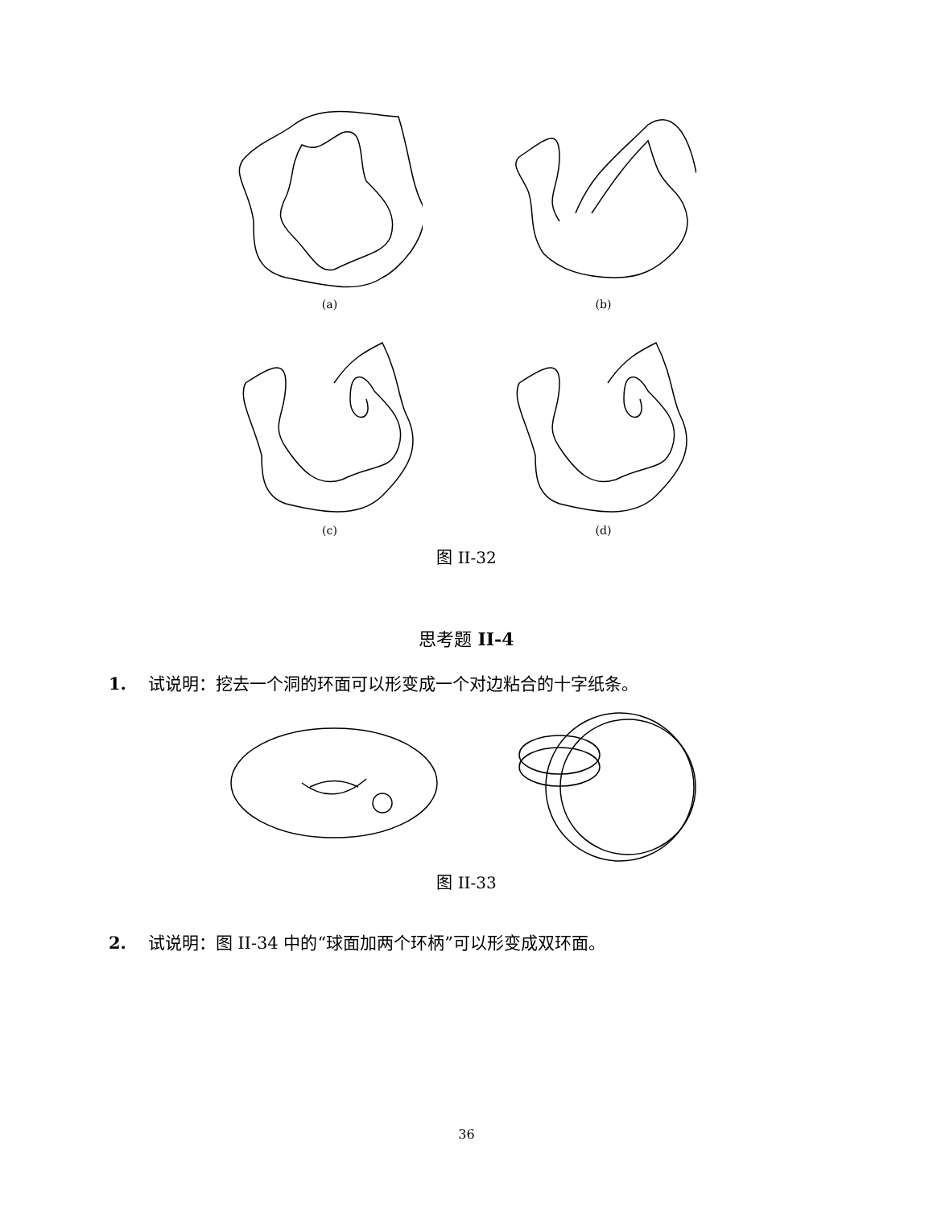(a) (b)
(c) (d)
图 II-32
思考题 II-4
1. 试说明：挖去一个洞的环面可以形变成一个对边粘合的十字纸条。
图 II-33
2. 试说明：图 II-34 中的“球面加两个环柄”可以形变成双环面。
36